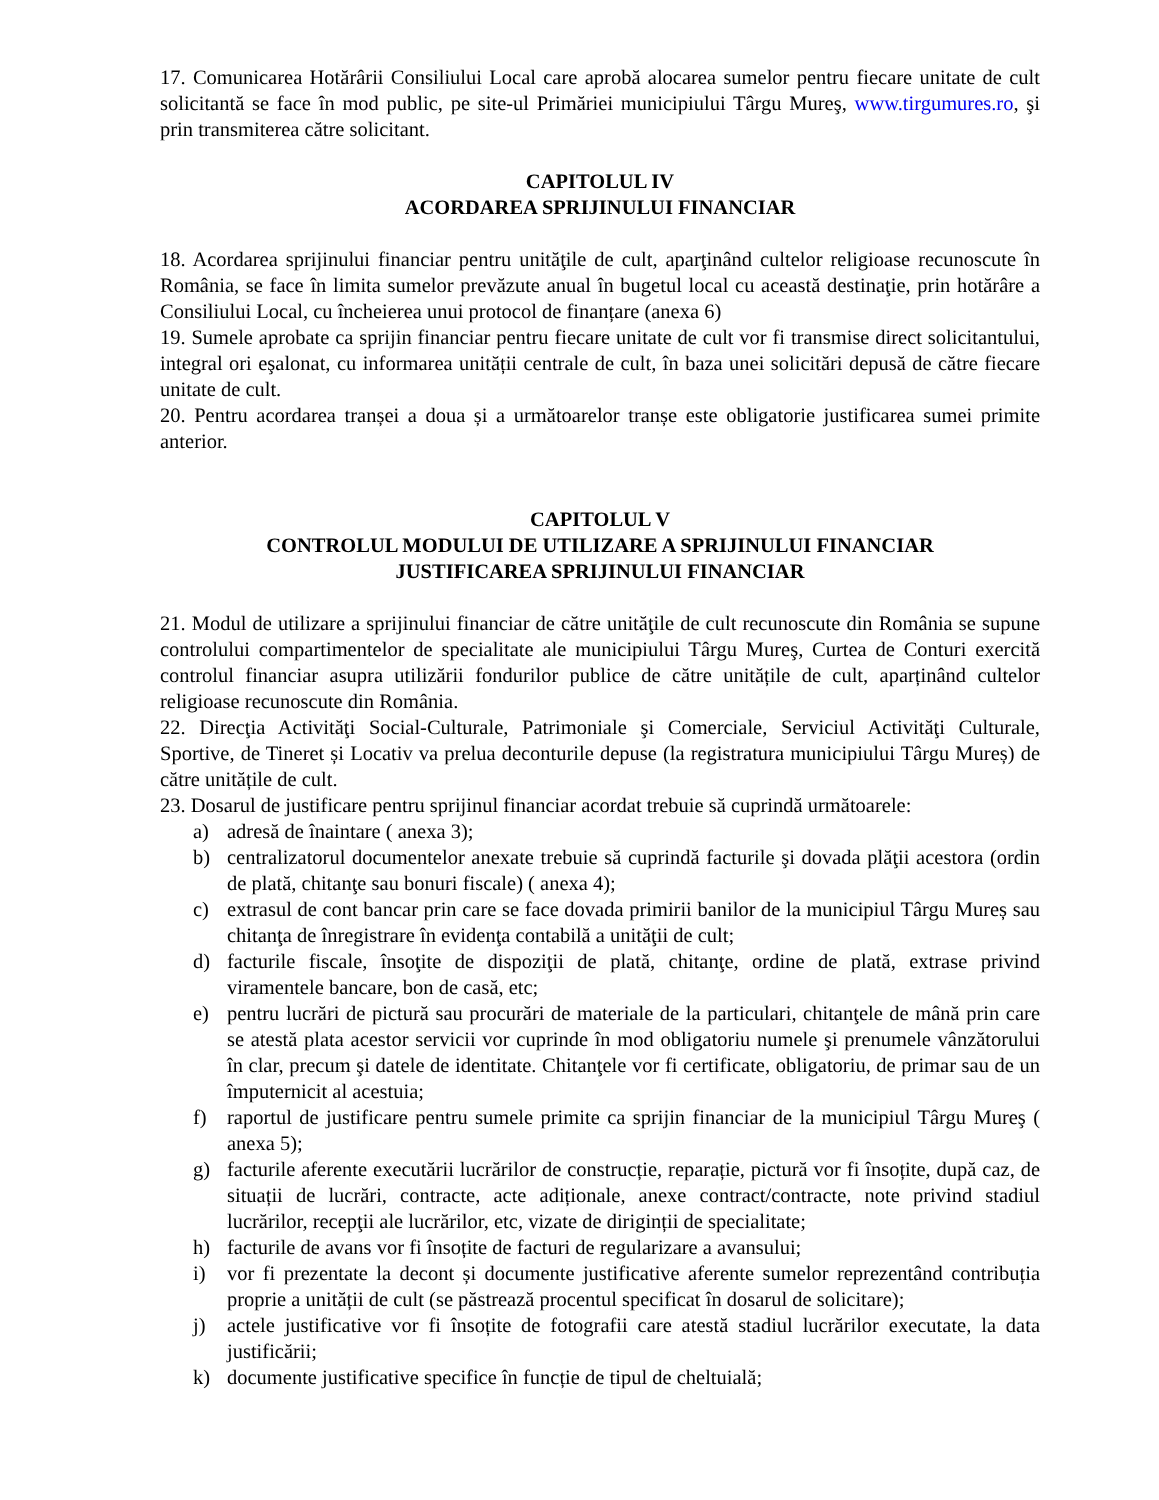17. Comunicarea Hotărârii Consiliului Local care aprobă alocarea sumelor pentru fiecare unitate de cult solicitantă se face în mod public, pe site-ul Primăriei municipiului Târgu Mureş, www.tirgumures.ro, şi prin transmiterea către solicitant.
CAPITOLUL IV
ACORDAREA SPRIJINULUI FINANCIAR
18. Acordarea sprijinului financiar pentru unităţile de cult, aparţinând cultelor religioase recunoscute în România, se face în limita sumelor prevăzute anual în bugetul local cu această destinaţie, prin hotărâre a Consiliului Local, cu încheierea unui protocol de finanțare (anexa 6)
19. Sumele aprobate ca sprijin financiar pentru fiecare unitate de cult vor fi transmise direct solicitantului, integral ori eşalonat, cu informarea unității centrale de cult, în baza unei solicitări depusă de către fiecare unitate de cult.
20. Pentru acordarea tranșei a doua și a următoarelor tranșe este obligatorie justificarea sumei primite anterior.
CAPITOLUL V
CONTROLUL MODULUI DE UTILIZARE A SPRIJINULUI FINANCIAR
JUSTIFICAREA SPRIJINULUI FINANCIAR
21. Modul de utilizare a sprijinului financiar de către unităţile de cult recunoscute din România se supune controlului compartimentelor de specialitate ale municipiului Târgu Mureş, Curtea de Conturi exercită controlul financiar asupra utilizării fondurilor publice de către unitățile de cult, aparținând cultelor religioase recunoscute din România.
22. Direcţia Activităţi Social-Culturale, Patrimoniale şi Comerciale, Serviciul Activităţi Culturale, Sportive, de Tineret și Locativ va prelua deconturile depuse (la registratura municipiului Târgu Mureș) de către unitățile de cult.
23. Dosarul de justificare pentru sprijinul financiar acordat trebuie să cuprindă următoarele:
a) adresă de înaintare ( anexa 3);
b) centralizatorul documentelor anexate trebuie să cuprindă facturile şi dovada plăţii acestora (ordin de plată, chitanţe sau bonuri fiscale) ( anexa 4);
c) extrasul de cont bancar prin care se face dovada primirii banilor de la municipiul Târgu Mureș sau chitanţa de înregistrare în evidenţa contabilă a unităţii de cult;
d) facturile fiscale, însoţite de dispoziţii de plată, chitanţe, ordine de plată, extrase privind viramentele bancare, bon de casă, etc;
e) pentru lucrări de pictură sau procurări de materiale de la particulari, chitanţele de mână prin care se atestă plata acestor servicii vor cuprinde în mod obligatoriu numele şi prenumele vânzătorului în clar, precum şi datele de identitate. Chitanţele vor fi certificate, obligatoriu, de primar sau de un împuternicit al acestuia;
f) raportul de justificare pentru sumele primite ca sprijin financiar de la municipiul Târgu Mureş ( anexa 5);
g) facturile aferente executării lucrărilor de construcție, reparație, pictură vor fi însoțite, după caz, de situații de lucrări, contracte, acte adiționale, anexe contract/contracte, note privind stadiul lucrărilor, recepţii ale lucrărilor, etc, vizate de diriginții de specialitate;
h) facturile de avans vor fi însoțite de facturi de regularizare a avansului;
i) vor fi prezentate la decont și documente justificative aferente sumelor reprezentând contribuția proprie a unității de cult (se păstrează procentul specificat în dosarul de solicitare);
j) actele justificative vor fi însoțite de fotografii care atestă stadiul lucrărilor executate, la data justificării;
k) documente justificative specifice în funcție de tipul de cheltuială;